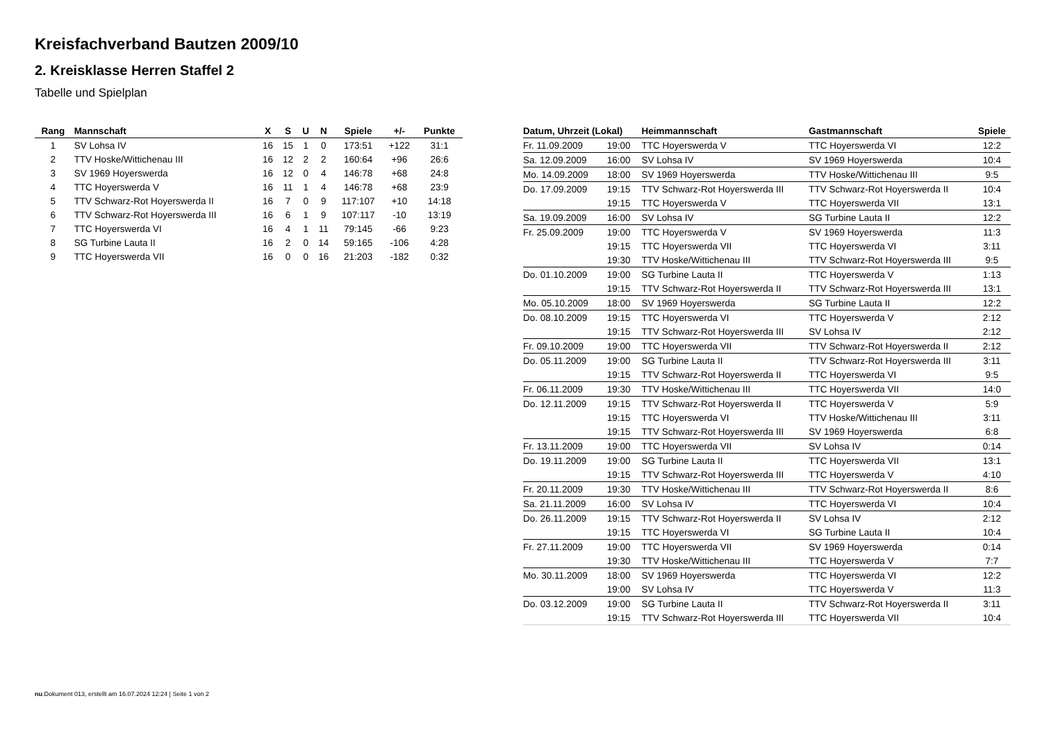Kreisfachverband Bautzen 2009/10
2. Kreisklasse Herren Staffel 2
Tabelle und Spielplan
| Rang | Mannschaft | X | S | U | N | Spiele | +/- | Punkte |
| --- | --- | --- | --- | --- | --- | --- | --- | --- |
| 1 | SV Lohsa IV | 16 | 15 | 1 | 0 | 173:51 | +122 | 31:1 |
| 2 | TTV Hoske/Wittichenau III | 16 | 12 | 2 | 2 | 160:64 | +96 | 26:6 |
| 3 | SV 1969 Hoyerswerda | 16 | 12 | 0 | 4 | 146:78 | +68 | 24:8 |
| 4 | TTC Hoyerswerda V | 16 | 11 | 1 | 4 | 146:78 | +68 | 23:9 |
| 5 | TTV Schwarz-Rot Hoyerswerda II | 16 | 7 | 0 | 9 | 117:107 | +10 | 14:18 |
| 6 | TTV Schwarz-Rot Hoyerswerda III | 16 | 6 | 1 | 9 | 107:117 | -10 | 13:19 |
| 7 | TTC Hoyerswerda VI | 16 | 4 | 1 | 11 | 79:145 | -66 | 9:23 |
| 8 | SG Turbine Lauta II | 16 | 2 | 0 | 14 | 59:165 | -106 | 4:28 |
| 9 | TTC Hoyerswerda VII | 16 | 0 | 0 | 16 | 21:203 | -182 | 0:32 |
| Datum, Uhrzeit (Lokal) | | Heimmannschaft | Gastmannschaft | Spiele |
| --- | --- | --- | --- | --- |
| Fr. 11.09.2009 | 19:00 | TTC Hoyerswerda V | TTC Hoyerswerda VI | 12:2 |
| Sa. 12.09.2009 | 16:00 | SV Lohsa IV | SV 1969 Hoyerswerda | 10:4 |
| Mo. 14.09.2009 | 18:00 | SV 1969 Hoyerswerda | TTV Hoske/Wittichenau III | 9:5 |
| Do. 17.09.2009 | 19:15 | TTV Schwarz-Rot Hoyerswerda III | TTV Schwarz-Rot Hoyerswerda II | 10:4 |
| | 19:15 | TTC Hoyerswerda V | TTC Hoyerswerda VII | 13:1 |
| Sa. 19.09.2009 | 16:00 | SV Lohsa IV | SG Turbine Lauta II | 12:2 |
| Fr. 25.09.2009 | 19:00 | TTC Hoyerswerda V | SV 1969 Hoyerswerda | 11:3 |
| | 19:15 | TTC Hoyerswerda VII | TTC Hoyerswerda VI | 3:11 |
| | 19:30 | TTV Hoske/Wittichenau III | TTV Schwarz-Rot Hoyerswerda III | 9:5 |
| Do. 01.10.2009 | 19:00 | SG Turbine Lauta II | TTC Hoyerswerda V | 1:13 |
| | 19:15 | TTV Schwarz-Rot Hoyerswerda II | TTV Schwarz-Rot Hoyerswerda III | 13:1 |
| Mo. 05.10.2009 | 18:00 | SV 1969 Hoyerswerda | SG Turbine Lauta II | 12:2 |
| Do. 08.10.2009 | 19:15 | TTC Hoyerswerda VI | TTC Hoyerswerda V | 2:12 |
| | 19:15 | TTV Schwarz-Rot Hoyerswerda III | SV Lohsa IV | 2:12 |
| Fr. 09.10.2009 | 19:00 | TTC Hoyerswerda VII | TTV Schwarz-Rot Hoyerswerda II | 2:12 |
| Do. 05.11.2009 | 19:00 | SG Turbine Lauta II | TTV Schwarz-Rot Hoyerswerda III | 3:11 |
| | 19:15 | TTV Schwarz-Rot Hoyerswerda II | TTC Hoyerswerda VI | 9:5 |
| Fr. 06.11.2009 | 19:30 | TTV Hoske/Wittichenau III | TTC Hoyerswerda VII | 14:0 |
| Do. 12.11.2009 | 19:15 | TTV Schwarz-Rot Hoyerswerda II | TTC Hoyerswerda V | 5:9 |
| | 19:15 | TTC Hoyerswerda VI | TTV Hoske/Wittichenau III | 3:11 |
| | 19:15 | TTV Schwarz-Rot Hoyerswerda III | SV 1969 Hoyerswerda | 6:8 |
| Fr. 13.11.2009 | 19:00 | TTC Hoyerswerda VII | SV Lohsa IV | 0:14 |
| Do. 19.11.2009 | 19:00 | SG Turbine Lauta II | TTC Hoyerswerda VII | 13:1 |
| | 19:15 | TTV Schwarz-Rot Hoyerswerda III | TTC Hoyerswerda V | 4:10 |
| Fr. 20.11.2009 | 19:30 | TTV Hoske/Wittichenau III | TTV Schwarz-Rot Hoyerswerda II | 8:6 |
| Sa. 21.11.2009 | 16:00 | SV Lohsa IV | TTC Hoyerswerda VI | 10:4 |
| Do. 26.11.2009 | 19:15 | TTV Schwarz-Rot Hoyerswerda II | SV Lohsa IV | 2:12 |
| | 19:15 | TTC Hoyerswerda VI | SG Turbine Lauta II | 10:4 |
| Fr. 27.11.2009 | 19:00 | TTC Hoyerswerda VII | SV 1969 Hoyerswerda | 0:14 |
| | 19:30 | TTV Hoske/Wittichenau III | TTC Hoyerswerda V | 7:7 |
| Mo. 30.11.2009 | 18:00 | SV 1969 Hoyerswerda | TTC Hoyerswerda VI | 12:2 |
| | 19:00 | SV Lohsa IV | TTC Hoyerswerda V | 11:3 |
| Do. 03.12.2009 | 19:00 | SG Turbine Lauta II | TTV Schwarz-Rot Hoyerswerda II | 3:11 |
| | 19:15 | TTV Schwarz-Rot Hoyerswerda III | TTC Hoyerswerda VII | 10:4 |
nu.Dokument 013, erstellt am 16.07.2024 12:24 | Seite 1 von 2